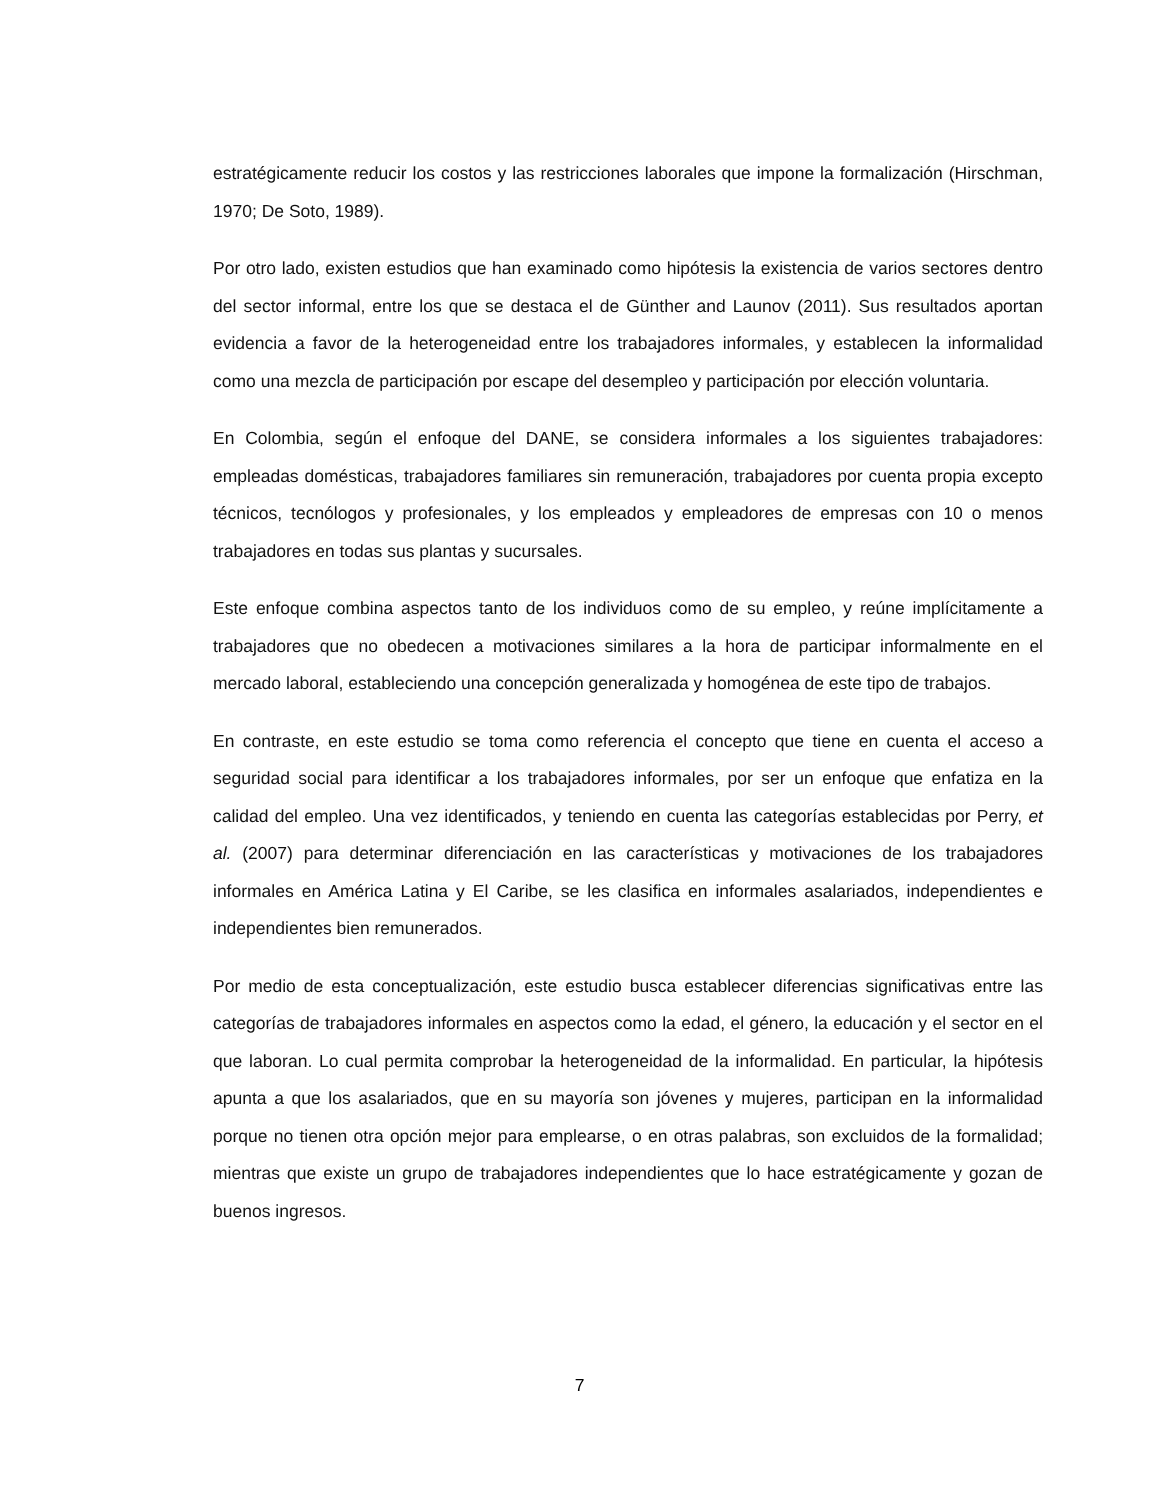estratégicamente reducir los costos y las restricciones laborales que impone la formalización (Hirschman, 1970; De Soto, 1989).
Por otro lado, existen estudios que han examinado como hipótesis la existencia de varios sectores dentro del sector informal, entre los que se destaca el de Günther and Launov (2011). Sus resultados aportan evidencia a favor de la heterogeneidad entre los trabajadores informales, y establecen la informalidad como una mezcla de participación por escape del desempleo y participación por elección voluntaria.
En Colombia, según el enfoque del DANE, se considera informales a los siguientes trabajadores: empleadas domésticas, trabajadores familiares sin remuneración, trabajadores por cuenta propia excepto técnicos, tecnólogos y profesionales, y los empleados y empleadores de empresas con 10 o menos trabajadores en todas sus plantas y sucursales.
Este enfoque combina aspectos tanto de los individuos como de su empleo, y reúne implícitamente a trabajadores que no obedecen a motivaciones similares a la hora de participar informalmente en el mercado laboral, estableciendo una concepción generalizada y homogénea de este tipo de trabajos.
En contraste, en este estudio se toma como referencia el concepto que tiene en cuenta el acceso a seguridad social para identificar a los trabajadores informales, por ser un enfoque que enfatiza en la calidad del empleo. Una vez identificados, y teniendo en cuenta las categorías establecidas por Perry, et al. (2007) para determinar diferenciación en las características y motivaciones de los trabajadores informales en América Latina y El Caribe, se les clasifica en informales asalariados, independientes e independientes bien remunerados.
Por medio de esta conceptualización, este estudio busca establecer diferencias significativas entre las categorías de trabajadores informales en aspectos como la edad, el género, la educación y el sector en el que laboran. Lo cual permita comprobar la heterogeneidad de la informalidad. En particular, la hipótesis apunta a que los asalariados, que en su mayoría son jóvenes y mujeres, participan en la informalidad porque no tienen otra opción mejor para emplearse, o en otras palabras, son excluidos de la formalidad; mientras que existe un grupo de trabajadores independientes que lo hace estratégicamente y gozan de buenos ingresos.
7